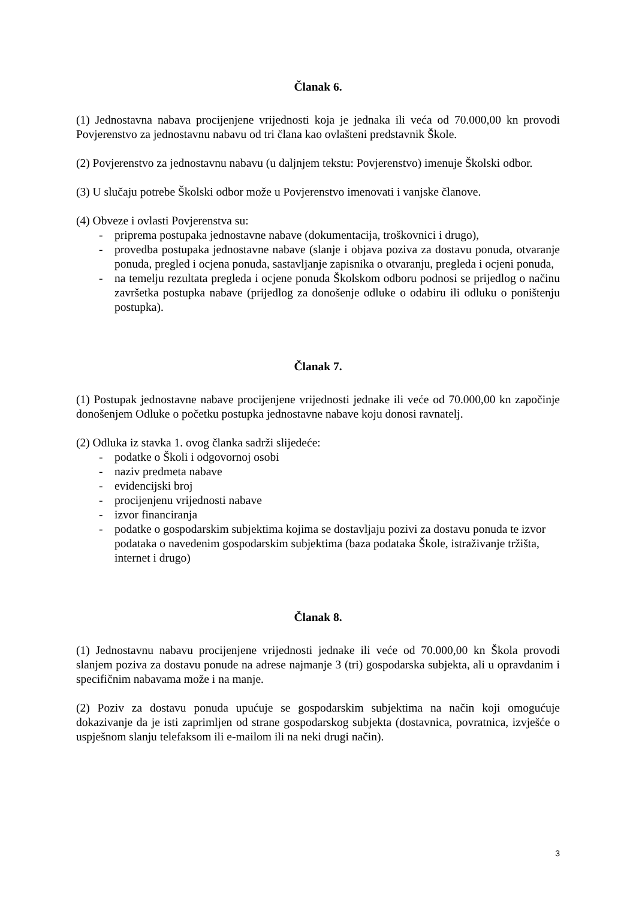Članak 6.
(1) Jednostavna nabava procijenjene vrijednosti koja je jednaka ili veća od 70.000,00 kn provodi Povjerenstvo za jednostavnu nabavu od tri člana kao ovlašteni predstavnik Škole.
(2) Povjerenstvo za jednostavnu nabavu (u daljnjem tekstu: Povjerenstvo) imenuje Školski odbor.
(3) U slučaju potrebe Školski odbor može u Povjerenstvo imenovati i vanjske članove.
(4) Obveze i ovlasti Povjerenstva su:
- priprema postupaka jednostavne nabave (dokumentacija, troškovnici i drugo),
- provedba postupaka jednostavne nabave (slanje i objava poziva za dostavu ponuda, otvaranje ponuda, pregled i ocjena ponuda, sastavljanje zapisnika o otvaranju, pregleda i ocjeni ponuda,
- na temelju rezultata pregleda i ocjene ponuda Školskom odboru podnosi se prijedlog o načinu završetka postupka nabave (prijedlog za donošenje odluke o odabiru ili odluku o poništenju postupka).
Članak 7.
(1) Postupak jednostavne nabave procijenjene vrijednosti jednake ili veće od 70.000,00 kn započinje donošenjem Odluke o početku postupka jednostavne nabave koju donosi ravnatelj.
(2) Odluka iz stavka 1. ovog članka sadrži slijedeće:
- podatke o Školi i odgovornoj osobi
- naziv predmeta nabave
- evidencijski broj
- procijenjenu vrijednosti nabave
- izvor financiranja
- podatke o gospodarskim subjektima kojima se dostavljaju pozivi za dostavu ponuda te izvor podataka o navedenim gospodarskim subjektima (baza podataka Škole, istraživanje tržišta, internet i drugo)
Članak 8.
(1) Jednostavnu nabavu procijenjene vrijednosti jednake ili veće od 70.000,00 kn Škola provodi slanjem poziva za dostavu ponude na adrese najmanje 3 (tri) gospodarska subjekta, ali u opravdanim i specifičnim nabavama može i na manje.
(2) Poziv za dostavu ponuda upućuje se gospodarskim subjektima na način koji omogućuje dokazivanje da je isti zaprimljen od strane gospodarskog subjekta (dostavnica, povratnica, izvješće o uspješnom slanju telefaksom ili e-mailom ili na neki drugi način).
3